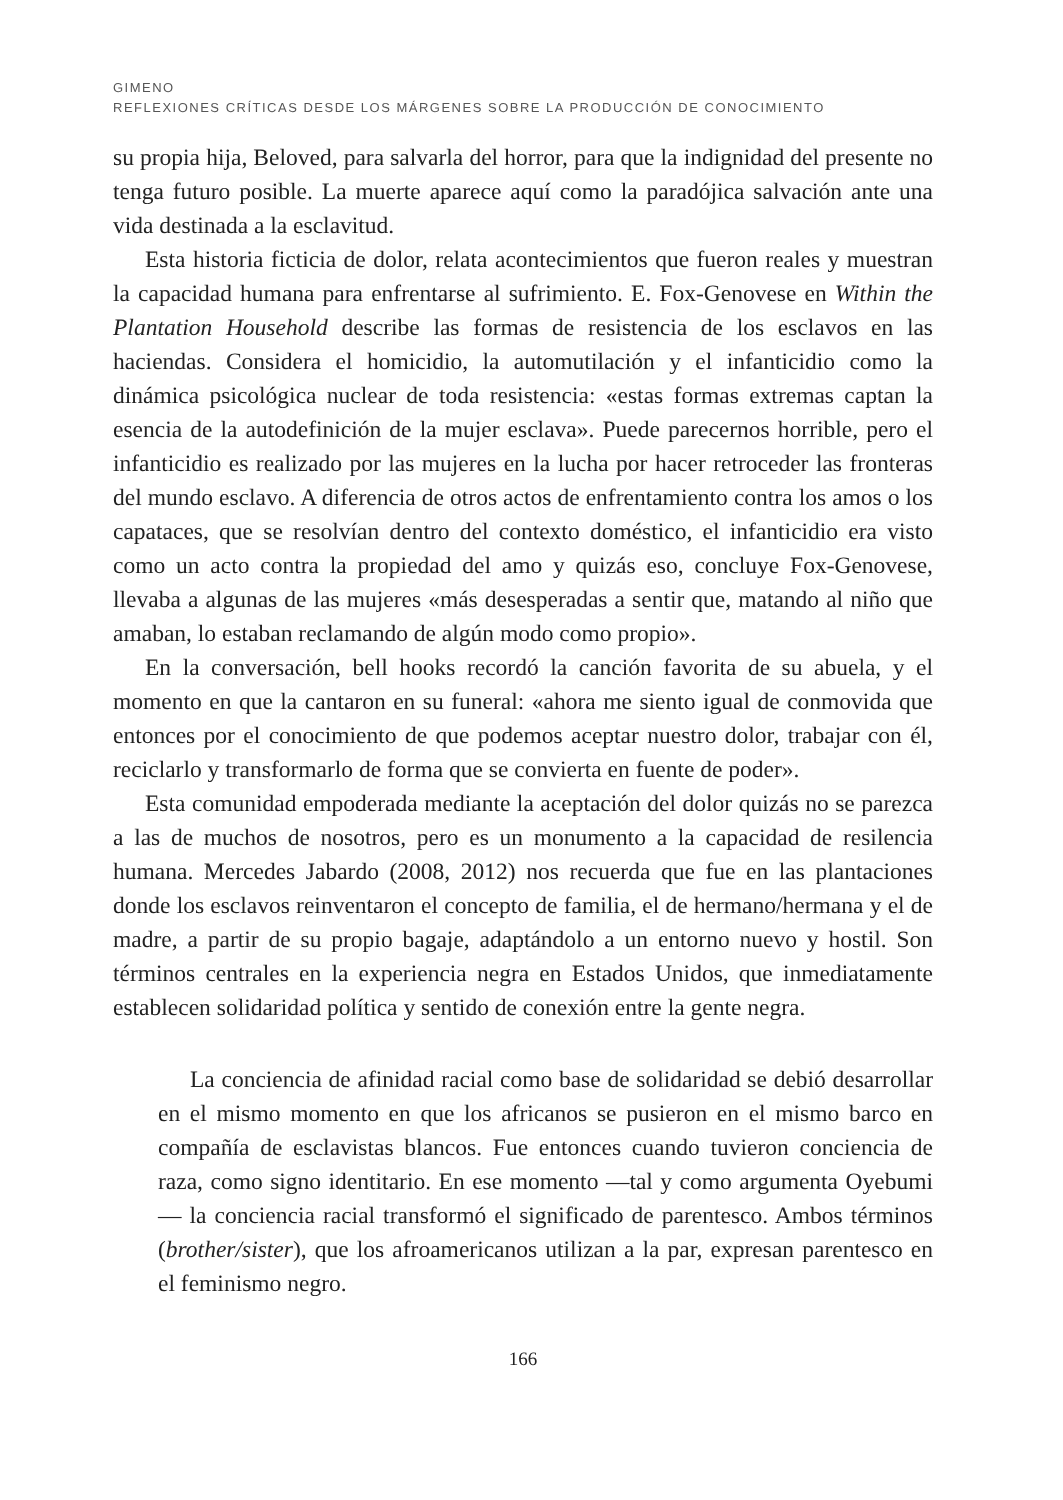GIMENO
REFLEXIONES CRÍTICAS DESDE LOS MÁRGENES SOBRE LA PRODUCCIÓN DE CONOCIMIENTO
su propia hija, Beloved, para salvarla del horror, para que la indignidad del presente no tenga futuro posible. La muerte aparece aquí como la paradójica salvación ante una vida destinada a la esclavitud.
Esta historia ficticia de dolor, relata acontecimientos que fueron reales y muestran la capacidad humana para enfrentarse al sufrimiento. E. Fox-Genovese en Within the Plantation Household describe las formas de resistencia de los esclavos en las haciendas. Considera el homicidio, la automutilación y el infanticidio como la dinámica psicológica nuclear de toda resistencia: «estas formas extremas captan la esencia de la autodefinición de la mujer esclava». Puede parecernos horrible, pero el infanticidio es realizado por las mujeres en la lucha por hacer retroceder las fronteras del mundo esclavo. A diferencia de otros actos de enfrentamiento contra los amos o los capataces, que se resolvían dentro del contexto doméstico, el infanticidio era visto como un acto contra la propiedad del amo y quizás eso, concluye Fox-Genovese, llevaba a algunas de las mujeres «más desesperadas a sentir que, matando al niño que amaban, lo estaban reclamando de algún modo como propio».
En la conversación, bell hooks recordó la canción favorita de su abuela, y el momento en que la cantaron en su funeral: «ahora me siento igual de conmovida que entonces por el conocimiento de que podemos aceptar nuestro dolor, trabajar con él, reciclarlo y transformarlo de forma que se convierta en fuente de poder».
Esta comunidad empoderada mediante la aceptación del dolor quizás no se parezca a las de muchos de nosotros, pero es un monumento a la capacidad de resilencia humana. Mercedes Jabardo (2008, 2012) nos recuerda que fue en las plantaciones donde los esclavos reinventaron el concepto de familia, el de hermano/hermana y el de madre, a partir de su propio bagaje, adaptándolo a un entorno nuevo y hostil. Son términos centrales en la experiencia negra en Estados Unidos, que inmediatamente establecen solidaridad política y sentido de conexión entre la gente negra.
La conciencia de afinidad racial como base de solidaridad se debió desarrollar en el mismo momento en que los africanos se pusieron en el mismo barco en compañía de esclavistas blancos. Fue entonces cuando tuvieron conciencia de raza, como signo identitario. En ese momento —tal y como argumenta Oyebumi— la conciencia racial transformó el significado de parentesco. Ambos términos (brother/sister), que los afroamericanos utilizan a la par, expresan parentesco en el feminismo negro.
166